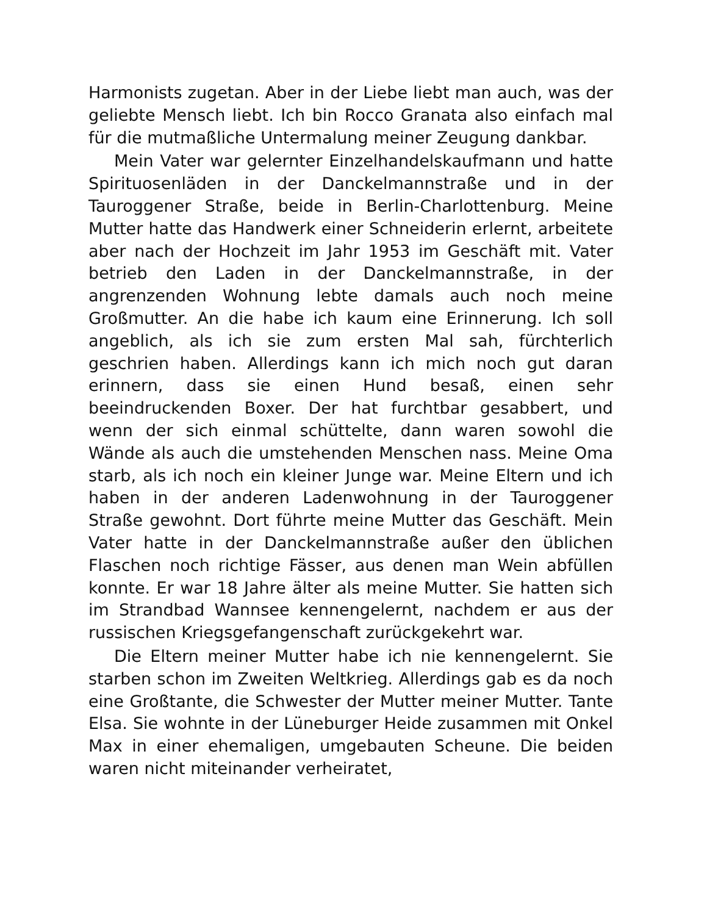Harmonists zugetan. Aber in der Liebe liebt man auch, was der geliebte Mensch liebt. Ich bin Rocco Granata also einfach mal für die mutmaßliche Untermalung meiner Zeugung dankbar.
Mein Vater war gelernter Einzelhandelskaufmann und hatte Spirituosenläden in der Danckelmannstraße und in der Tauroggener Straße, beide in Berlin-Charlottenburg. Meine Mutter hatte das Handwerk einer Schneiderin erlernt, arbeitete aber nach der Hochzeit im Jahr 1953 im Geschäft mit. Vater betrieb den Laden in der Danckelmannstraße, in der angrenzenden Wohnung lebte damals auch noch meine Großmutter. An die habe ich kaum eine Erinnerung. Ich soll angeblich, als ich sie zum ersten Mal sah, fürchterlich geschrien haben. Allerdings kann ich mich noch gut daran erinnern, dass sie einen Hund besaß, einen sehr beeindruckenden Boxer. Der hat furchtbar gesabbert, und wenn der sich einmal schüttelte, dann waren sowohl die Wände als auch die umstehenden Menschen nass. Meine Oma starb, als ich noch ein kleiner Junge war. Meine Eltern und ich haben in der anderen Ladenwohnung in der Tauroggener Straße gewohnt. Dort führte meine Mutter das Geschäft. Mein Vater hatte in der Danckelmannstraße außer den üblichen Flaschen noch richtige Fässer, aus denen man Wein abfüllen konnte. Er war 18 Jahre älter als meine Mutter. Sie hatten sich im Strandbad Wannsee kennengelernt, nachdem er aus der russischen Kriegsgefangenschaft zurückgekehrt war.
Die Eltern meiner Mutter habe ich nie kennengelernt. Sie starben schon im Zweiten Weltkrieg. Allerdings gab es da noch eine Großtante, die Schwester der Mutter meiner Mutter. Tante Elsa. Sie wohnte in der Lüneburger Heide zusammen mit Onkel Max in einer ehemaligen, umgebauten Scheune. Die beiden waren nicht miteinander verheiratet,